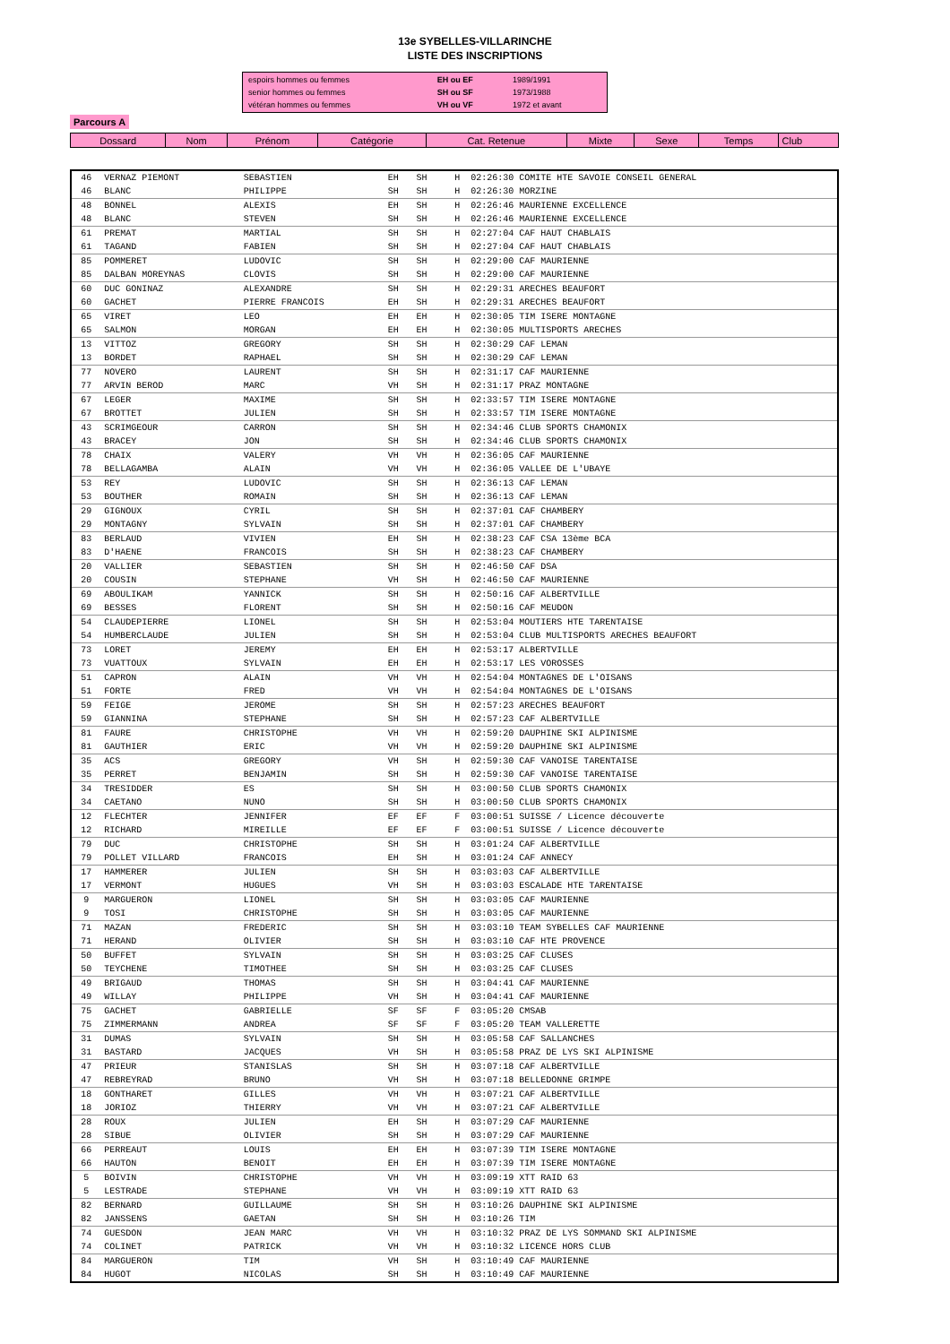13e SYBELLES-VILLARINCHE
LISTE DES INSCRIPTIONS
| espoirs hommes ou femmes | EH ou EF | 1989/1991 |
| senior hommes ou femmes | SH ou SF | 1973/1988 |
| vétéran hommes ou femmes | VH ou VF | 1972 et avant |
Parcours A
| Dossard | Nom | Prénom | Catégorie | Cat. Retenue | Mixte | Sexe | Temps | Club |
| 46 | VERNAZ PIEMONT | SEBASTIEN | EH | SH | | H | 02:26:30 COMITE HTE SAVOIE CONSEIL GENERAL |
| 46 | BLANC | PHILIPPE | SH | SH | | H | 02:26:30 MORZINE |
| 48 | BONNEL | ALEXIS | EH | SH | | H | 02:26:46 MAURIENNE EXCELLENCE |
| 48 | BLANC | STEVEN | SH | SH | | H | 02:26:46 MAURIENNE EXCELLENCE |
| 61 | PREMAT | MARTIAL | SH | SH | | H | 02:27:04 CAF HAUT CHABLAIS |
| 61 | TAGAND | FABIEN | SH | SH | | H | 02:27:04 CAF HAUT CHABLAIS |
| 85 | POMMERET | LUDOVIC | SH | SH | | H | 02:29:00 CAF MAURIENNE |
| 85 | DALBAN MOREYNAS | CLOVIS | SH | SH | | H | 02:29:00 CAF MAURIENNE |
| 60 | DUC GONINAZ | ALEXANDRE | SH | SH | | H | 02:29:31 ARECHES BEAUFORT |
| 60 | GACHET | PIERRE FRANCOIS | EH | SH | | H | 02:29:31 ARECHES BEAUFORT |
| 65 | VIRET | LEO | EH | EH | | H | 02:30:05 TIM ISERE MONTAGNE |
| 65 | SALMON | MORGAN | EH | EH | | H | 02:30:05 MULTISPORTS ARECHES |
| 13 | VITTOZ | GREGORY | SH | SH | | H | 02:30:29 CAF LEMAN |
| 13 | BORDET | RAPHAEL | SH | SH | | H | 02:30:29 CAF LEMAN |
| 77 | NOVERO | LAURENT | SH | SH | | H | 02:31:17 CAF MAURIENNE |
| 77 | ARVIN BEROD | MARC | VH | SH | | H | 02:31:17 PRAZ MONTAGNE |
| 67 | LEGER | MAXIME | SH | SH | | H | 02:33:57 TIM ISERE MONTAGNE |
| 67 | BROTTET | JULIEN | SH | SH | | H | 02:33:57 TIM ISERE MONTAGNE |
| 43 | SCRIMGEOUR | CARRON | SH | SH | | H | 02:34:46 CLUB SPORTS CHAMONIX |
| 43 | BRACEY | JON | SH | SH | | H | 02:34:46 CLUB SPORTS CHAMONIX |
| 78 | CHAIX | VALERY | VH | VH | | H | 02:36:05 CAF MAURIENNE |
| 78 | BELLAGAMBA | ALAIN | VH | VH | | H | 02:36:05 VALLEE DE L'UBAYE |
| 53 | REY | LUDOVIC | SH | SH | | H | 02:36:13 CAF LEMAN |
| 53 | BOUTHER | ROMAIN | SH | SH | | H | 02:36:13 CAF LEMAN |
| 29 | GIGNOUX | CYRIL | SH | SH | | H | 02:37:01 CAF CHAMBERY |
| 29 | MONTAGNY | SYLVAIN | SH | SH | | H | 02:37:01 CAF CHAMBERY |
| 83 | BERLAUD | VIVIEN | EH | SH | | H | 02:38:23 CAF CSA 13ème BCA |
| 83 | D'HAENE | FRANCOIS | SH | SH | | H | 02:38:23 CAF CHAMBERY |
| 20 | VALLIER | SEBASTIEN | SH | SH | | H | 02:46:50 CAF DSA |
| 20 | COUSIN | STEPHANE | VH | SH | | H | 02:46:50 CAF MAURIENNE |
| 69 | ABOULIKAM | YANNICK | SH | SH | | H | 02:50:16 CAF ALBERTVILLE |
| 69 | BESSES | FLORENT | SH | SH | | H | 02:50:16 CAF MEUDON |
| 54 | CLAUDEPIERRE | LIONEL | SH | SH | | H | 02:53:04 MOUTIERS HTE TARENTAISE |
| 54 | HUMBERCLAUDE | JULIEN | SH | SH | | H | 02:53:04 CLUB MULTISPORTS ARECHES BEAUFORT |
| 73 | LORET | JEREMY | EH | EH | | H | 02:53:17 ALBERTVILLE |
| 73 | VUATTOUX | SYLVAIN | EH | EH | | H | 02:53:17 LES VOROSSES |
| 51 | CAPRON | ALAIN | VH | VH | | H | 02:54:04 MONTAGNES DE L'OISANS |
| 51 | FORTE | FRED | VH | VH | | H | 02:54:04 MONTAGNES DE L'OISANS |
| 59 | FEIGE | JEROME | SH | SH | | H | 02:57:23 ARECHES BEAUFORT |
| 59 | GIANNINA | STEPHANE | SH | SH | | H | 02:57:23 CAF ALBERTVILLE |
| 81 | FAURE | CHRISTOPHE | VH | VH | | H | 02:59:20 DAUPHINE SKI ALPINISME |
| 81 | GAUTHIER | ERIC | VH | VH | | H | 02:59:20 DAUPHINE SKI ALPINISME |
| 35 | ACS | GREGORY | VH | SH | | H | 02:59:30 CAF VANOISE TARENTAISE |
| 35 | PERRET | BENJAMIN | SH | SH | | H | 02:59:30 CAF VANOISE TARENTAISE |
| 34 | TRESIDDER | ES | SH | SH | | H | 03:00:50 CLUB SPORTS CHAMONIX |
| 34 | CAETANO | NUNO | SH | SH | | H | 03:00:50 CLUB SPORTS CHAMONIX |
| 12 | FLECHTER | JENNIFER | EF | EF | | F | 03:00:51 SUISSE / Licence découverte |
| 12 | RICHARD | MIREILLE | EF | EF | | F | 03:00:51 SUISSE / Licence découverte |
| 79 | DUC | CHRISTOPHE | SH | SH | | H | 03:01:24 CAF ALBERTVILLE |
| 79 | POLLET VILLARD | FRANCOIS | EH | SH | | H | 03:01:24 CAF ANNECY |
| 17 | HAMMERER | JULIEN | SH | SH | | H | 03:03:03 CAF ALBERTVILLE |
| 17 | VERMONT | HUGUES | VH | SH | | H | 03:03:03 ESCALADE HTE TARENTAISE |
| 9 | MARGUERON | LIONEL | SH | SH | | H | 03:03:05 CAF MAURIENNE |
| 9 | TOSI | CHRISTOPHE | SH | SH | | H | 03:03:05 CAF MAURIENNE |
| 71 | MAZAN | FREDERIC | SH | SH | | H | 03:03:10 TEAM SYBELLES CAF MAURIENNE |
| 71 | HERAND | OLIVIER | SH | SH | | H | 03:03:10 CAF HTE PROVENCE |
| 50 | BUFFET | SYLVAIN | SH | SH | | H | 03:03:25 CAF CLUSES |
| 50 | TEYCHENE | TIMOTHEE | SH | SH | | H | 03:03:25 CAF CLUSES |
| 49 | BRIGAUD | THOMAS | SH | SH | | H | 03:04:41 CAF MAURIENNE |
| 49 | WILLAY | PHILIPPE | VH | SH | | H | 03:04:41 CAF MAURIENNE |
| 75 | GACHET | GABRIELLE | SF | SF | | F | 03:05:20 CMSAB |
| 75 | ZIMMERMANN | ANDREA | SF | SF | | F | 03:05:20 TEAM VALLERETTE |
| 31 | DUMAS | SYLVAIN | SH | SH | | H | 03:05:58 CAF SALLANCHES |
| 31 | BASTARD | JACQUES | VH | SH | | H | 03:05:58 PRAZ DE LYS SKI ALPINISME |
| 47 | PRIEUR | STANISLAS | SH | SH | | H | 03:07:18 CAF ALBERTVILLE |
| 47 | REBREYRAD | BRUNO | VH | SH | | H | 03:07:18 BELLEDONNE GRIMPE |
| 18 | GONTHARET | GILLES | VH | VH | | H | 03:07:21 CAF ALBERTVILLE |
| 18 | JORIOZ | THIERRY | VH | VH | | H | 03:07:21 CAF ALBERTVILLE |
| 28 | ROUX | JULIEN | EH | SH | | H | 03:07:29 CAF MAURIENNE |
| 28 | SIBUE | OLIVIER | SH | SH | | H | 03:07:29 CAF MAURIENNE |
| 66 | PERREAUT | LOUIS | EH | EH | | H | 03:07:39 TIM ISERE MONTAGNE |
| 66 | HAUTON | BENOIT | EH | EH | | H | 03:07:39 TIM ISERE MONTAGNE |
| 5 | BOIVIN | CHRISTOPHE | VH | VH | | H | 03:09:19 XTT RAID 63 |
| 5 | LESTRADE | STEPHANE | VH | VH | | H | 03:09:19 XTT RAID 63 |
| 82 | BERNARD | GUILLAUME | SH | SH | | H | 03:10:26 DAUPHINE SKI ALPINISME |
| 82 | JANSSENS | GAETAN | SH | SH | | H | 03:10:26 TIM |
| 74 | GUESDON | JEAN MARC | VH | VH | | H | 03:10:32 PRAZ DE LYS SOMMAND SKI ALPINISME |
| 74 | COLINET | PATRICK | VH | VH | | H | 03:10:32 LICENCE HORS CLUB |
| 84 | MARGUERON | TIM | VH | SH | | H | 03:10:49 CAF MAURIENNE |
| 84 | HUGOT | NICOLAS | SH | SH | | H | 03:10:49 CAF MAURIENNE |